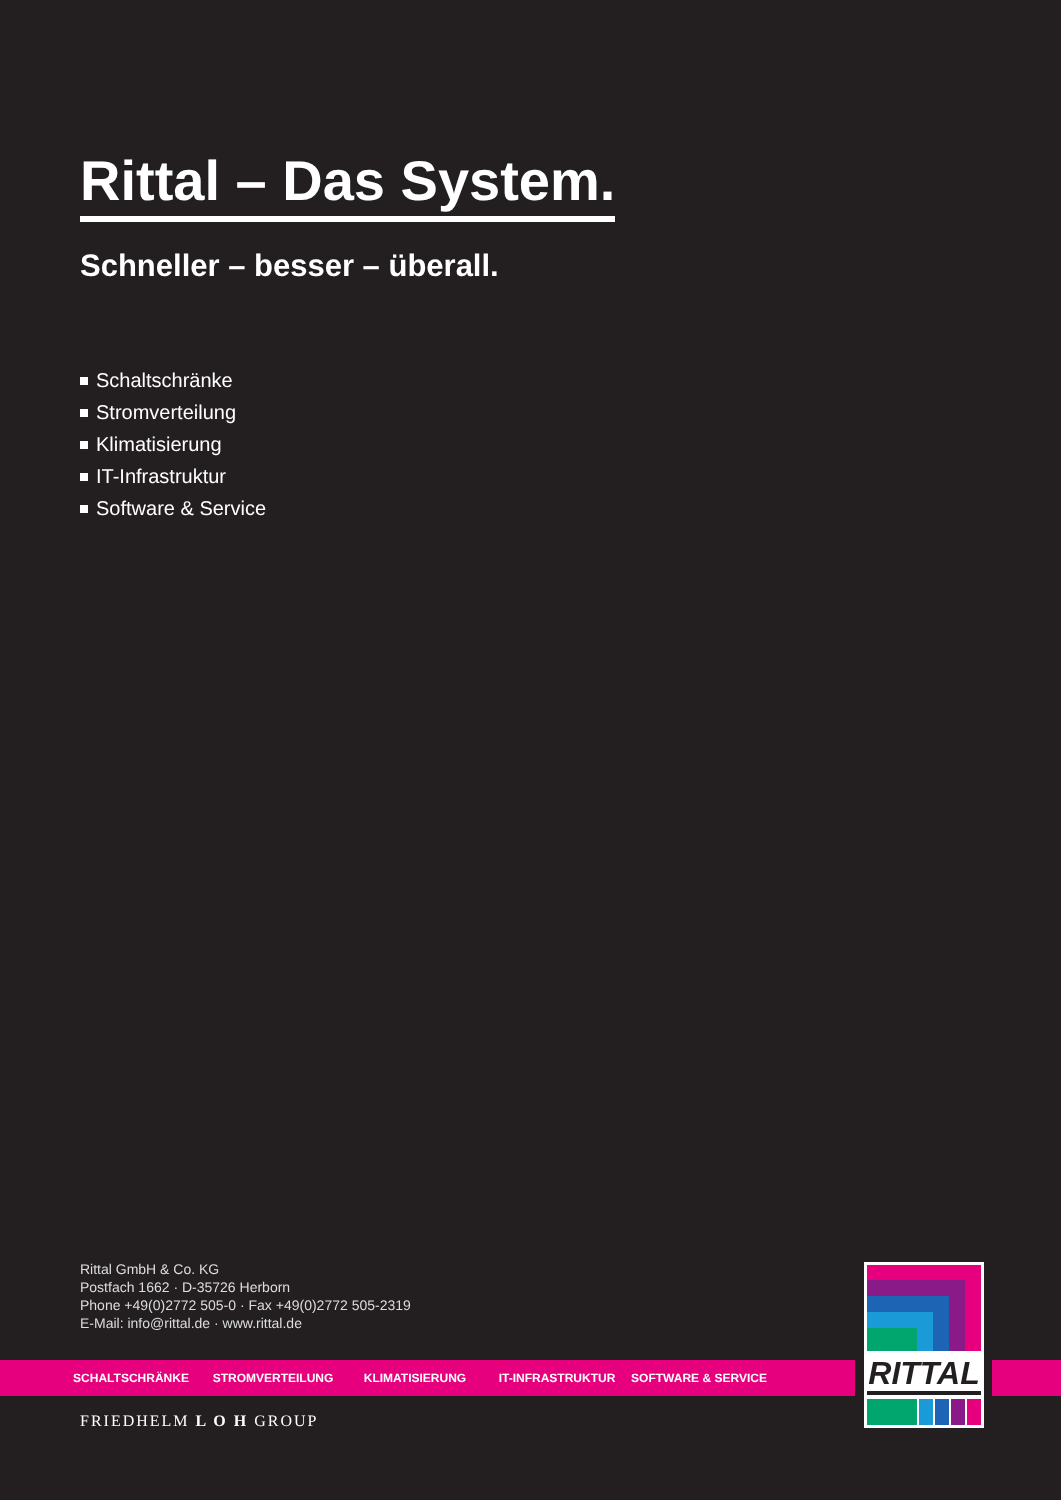Rittal – Das System.
Schneller – besser – überall.
Schaltschränke
Stromverteilung
Klimatisierung
IT-Infrastruktur
Software & Service
Rittal GmbH & Co. KG
Postfach 1662 · D-35726 Herborn
Phone +49(0)2772 505-0 · Fax +49(0)2772 505-2319
E-Mail: info@rittal.de · www.rittal.de
SCHALTSCHRÄNKE STROMVERTEILUNG KLIMATISIERUNG IT-INFRASTRUKTUR SOFTWARE & SERVICE
RITTAL
FRIEDHELM L O H GROUP